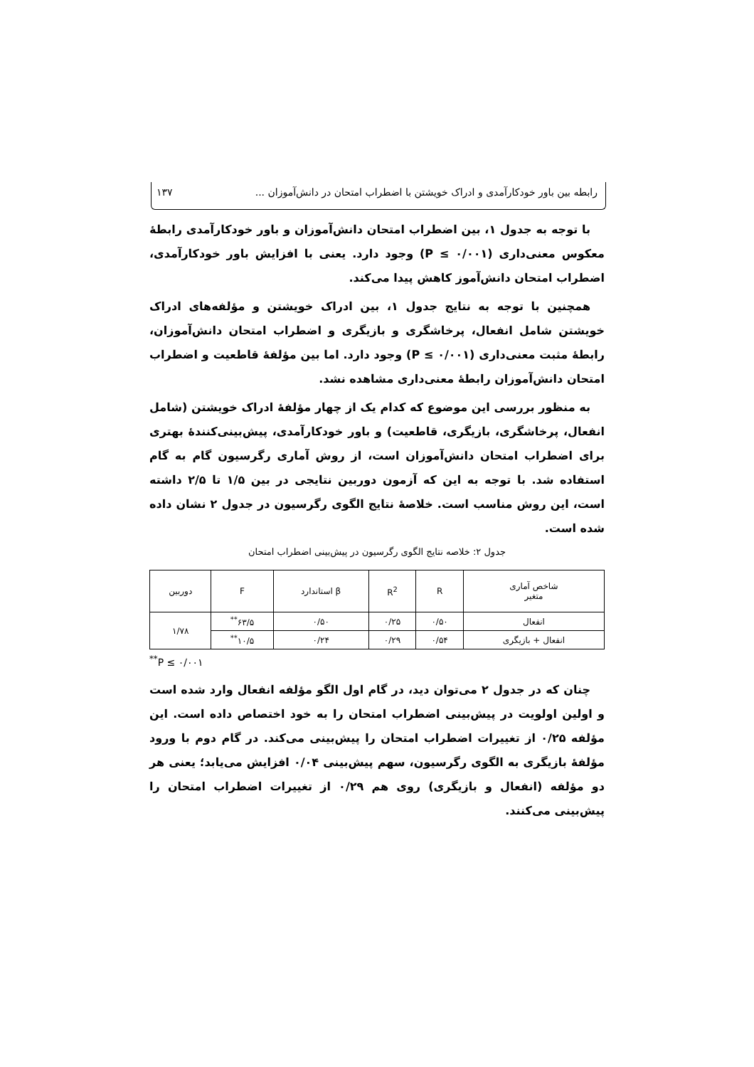رابطه بین باور خودکارآمدی و ادراک خویشتن با اضطراب امتحان در دانش‌آموزان ... ۱۳۷
با توجه به جدول ۱، بین اضطراب امتحان دانش‌آموزان و باور خودکارآمدی رابطهٔ معکوس معنی‌داری (P ≤ ۰/۰۰۱) وجود دارد. یعنی با افزایش باور خودکارآمدی، اضطراب امتحان دانش‌آموز کاهش پیدا می‌کند.
همچنین با توجه به نتایج جدول ۱، بین ادراک خویشتن و مؤلفه‌های ادراک خویشتن شامل انفعال، پرخاشگری و بازیگری و اضطراب امتحان دانش‌آموزان، رابطهٔ مثبت معنی‌داری (P ≤ ۰/۰۰۱) وجود دارد. اما بین مؤلفهٔ قاطعیت و اضطراب امتحان دانش‌آموزان رابطهٔ معنی‌داری مشاهده نشد.
به منظور بررسی این موضوع که کدام یک از چهار مؤلفهٔ ادراک خویشتن (شامل انفعال، پرخاشگری، بازیگری، قاطعیت) و باور خودکارآمدی، پیش‌بینی‌کنندهٔ بهتری برای اضطراب امتحان دانش‌آموزان است، از روش آماری رگرسیون گام به گام استفاده شد. با توجه به این که آزمون دوربین نتایجی در بین ۱/۵ تا ۲/۵ داشته است، این روش مناسب است. خلاصهٔ نتایج الگوی رگرسیون در جدول ۲ نشان داده شده است.
جدول ۲: خلاصه نتایج الگوی رگرسیون در پیش‌بینی اضطراب امتحان
| شاخص آماری متغیر | R | R<sup>2</sup> | β استاندارد | F | دوربین |
| --- | --- | --- | --- | --- | --- |
| انفعال | ۰/۵۰ | ۰/۲۵ | ۰/۵۰ | ۶۳/۵<sup>**</sup> | ۱/۷۸ |
| انفعال + بازیگری | ۰/۵۴ | ۰/۲۹ | ۰/۲۴ | ۱۰/۵<sup>**</sup> | |
<sup>**</sup> P ≤ ۰/۰۰۱
چنان که در جدول ۲ می‌توان دید، در گام اول الگو مؤلفه انفعال وارد شده است و اولین اولویت در پیش‌بینی اضطراب امتحان را به خود اختصاص داده است. این مؤلفه ۰/۲۵ از تغییرات اضطراب امتحان را پیش‌بینی می‌کند. در گام دوم با ورود مؤلفهٔ بازیگری به الگوی رگرسیون، سهم پیش‌بینی ۰/۰۴ افزایش می‌یابد؛ یعنی هر دو مؤلفه (انفعال و بازیگری) روی هم ۰/۲۹ از تغییرات اضطراب امتحان را پیش‌بینی می‌کنند.